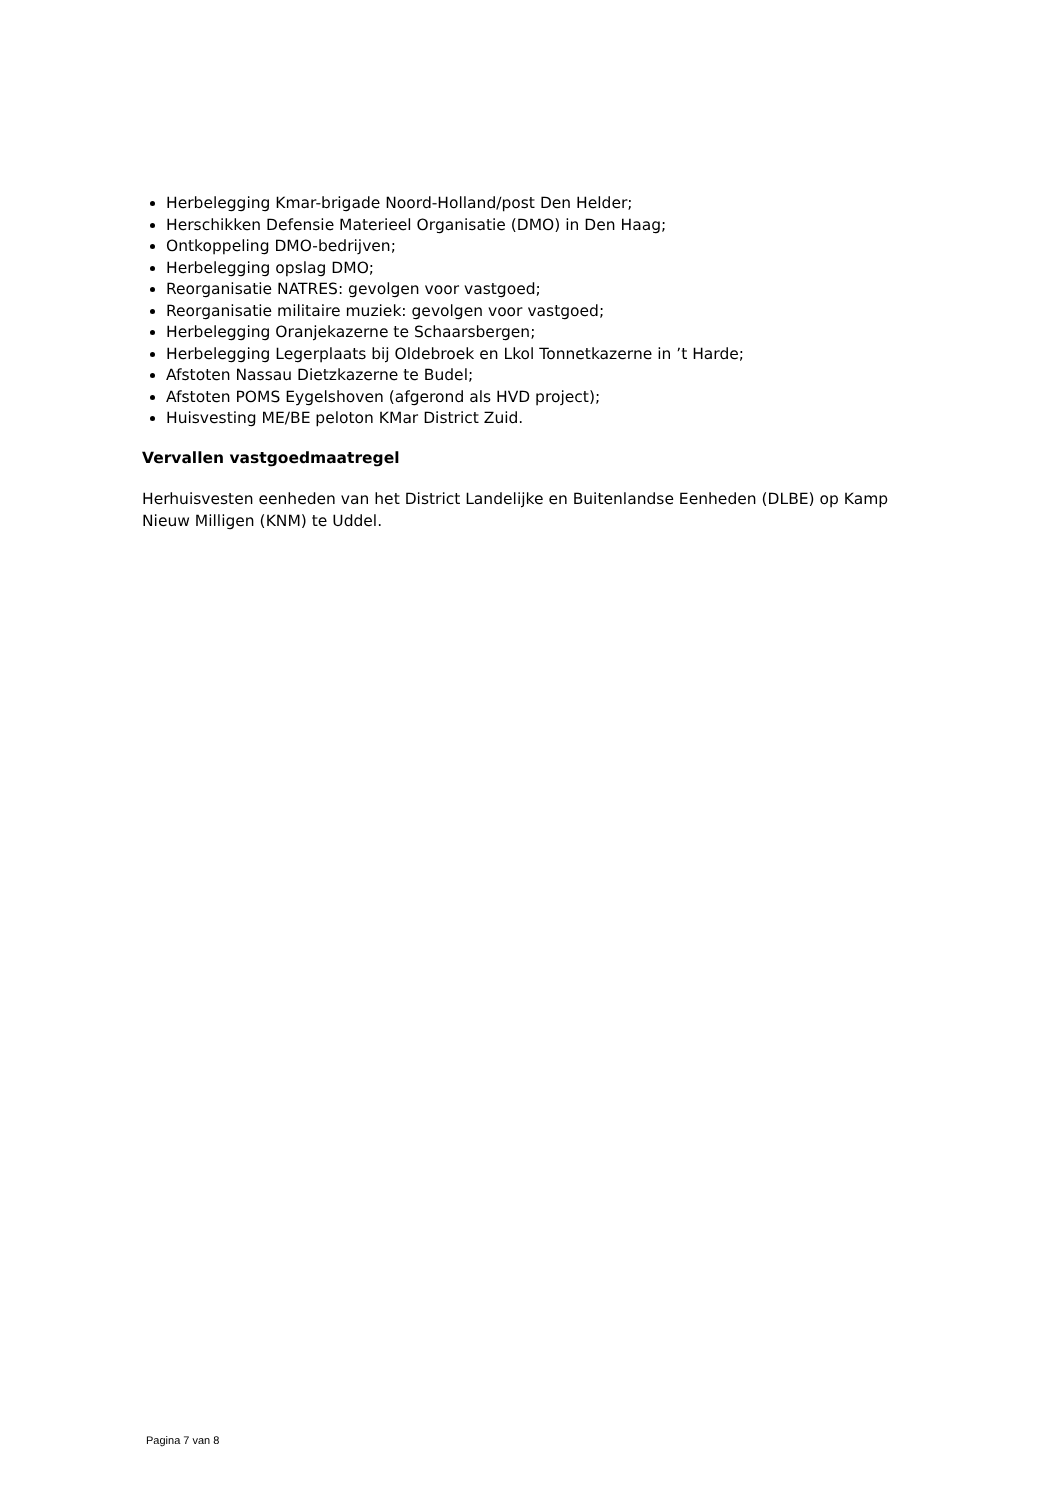Herbelegging Kmar-brigade Noord-Holland/post Den Helder;
Herschikken Defensie Materieel Organisatie (DMO) in Den Haag;
Ontkoppeling DMO-bedrijven;
Herbelegging opslag DMO;
Reorganisatie NATRES: gevolgen voor vastgoed;
Reorganisatie militaire muziek: gevolgen voor vastgoed;
Herbelegging Oranjekazerne te Schaarsbergen;
Herbelegging Legerplaats bij Oldebroek en Lkol Tonnetkazerne in ’t Harde;
Afstoten Nassau Dietzkazerne te Budel;
Afstoten POMS Eygelshoven (afgerond als HVD project);
Huisvesting ME/BE peloton KMar District Zuid.
Vervallen vastgoedmaatregel
Herhuisvesten eenheden van het District Landelijke en Buitenlandse Eenheden (DLBE) op Kamp Nieuw Milligen (KNM) te Uddel.
Pagina 7 van 8